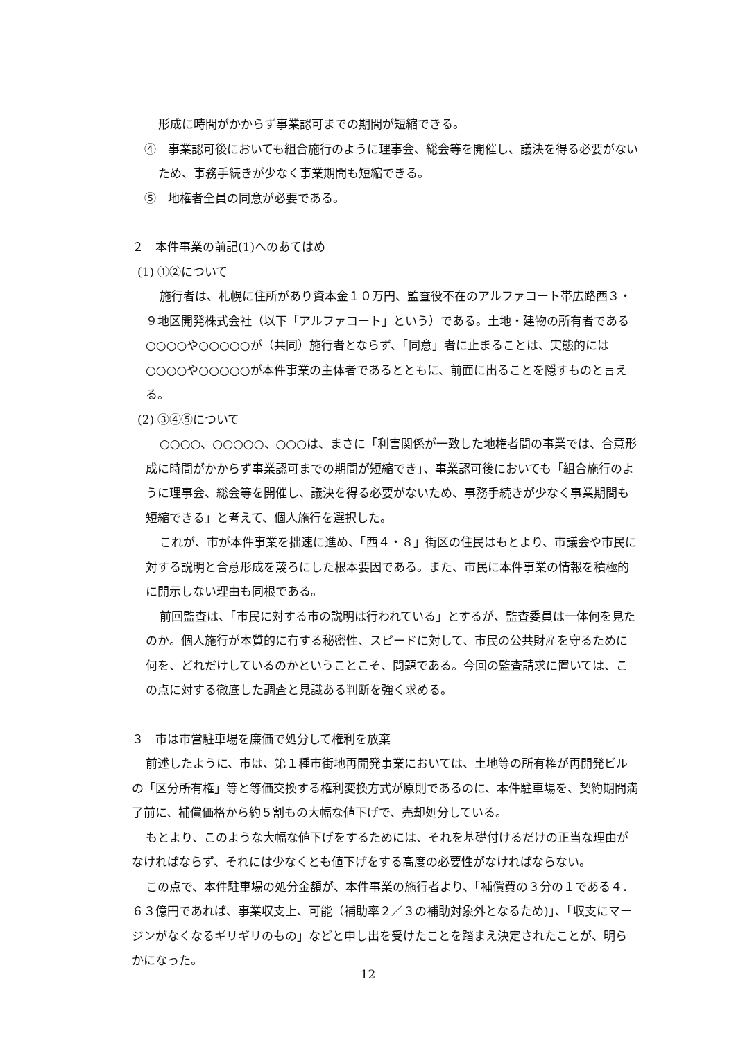形成に時間がかからず事業認可までの期間が短縮できる。
④　事業認可後においても組合施行のように理事会、総会等を開催し、議決を得る必要がないため、事務手続きが少なく事業期間も短縮できる。
⑤　地権者全員の同意が必要である。
２　本件事業の前記(1)へのあてはめ
(1) ①②について
施行者は、札幌に住所があり資本金１０万円、監査役不在のアルファコート帯広路西３・９地区開発株式会社（以下「アルファコート」という）である。土地・建物の所有者である○○○○や○○○○○が（共同）施行者とならず、「同意」者に止まることは、実態的には○○○○や○○○○○が本件事業の主体者であるとともに、前面に出ることを隠すものと言える。
(2) ③④⑤について
○○○○、○○○○○、○○○は、まさに「利害関係が一致した地権者間の事業では、合意形成に時間がかからず事業認可までの期間が短縮でき」、事業認可後においても「組合施行のように理事会、総会等を開催し、議決を得る必要がないため、事務手続きが少なく事業期間も短縮できる」と考えて、個人施行を選択した。
これが、市が本件事業を拙速に進め、「西４・８」街区の住民はもとより、市議会や市民に対する説明と合意形成を蔑ろにした根本要因である。また、市民に本件事業の情報を積極的に開示しない理由も同根である。
前回監査は、「市民に対する市の説明は行われている」とするが、監査委員は一体何を見たのか。個人施行が本質的に有する秘密性、スピードに対して、市民の公共財産を守るために何を、どれだけしているのかということこそ、問題である。今回の監査請求に置いては、この点に対する徹底した調査と見識ある判断を強く求める。
３　市は市営駐車場を廉価で処分して権利を放棄
前述したように、市は、第１種市街地再開発事業においては、土地等の所有権が再開発ビルの「区分所有権」等と等価交換する権利変換方式が原則であるのに、本件駐車場を、契約期間満了前に、補償価格から約５割もの大幅な値下げで、売却処分している。
もとより、このような大幅な値下げをするためには、それを基礎付けるだけの正当な理由がなければならず、それには少なくとも値下げをする高度の必要性がなければならない。
この点で、本件駐車場の処分金額が、本件事業の施行者より、「補償費の３分の１である４．６３億円であれば、事業収支上、可能（補助率２／３の補助対象外となるため)」、「収支にマージンがなくなるギリギリのもの」などと申し出を受けたことを踏まえ決定されたことが、明らかになった。
12